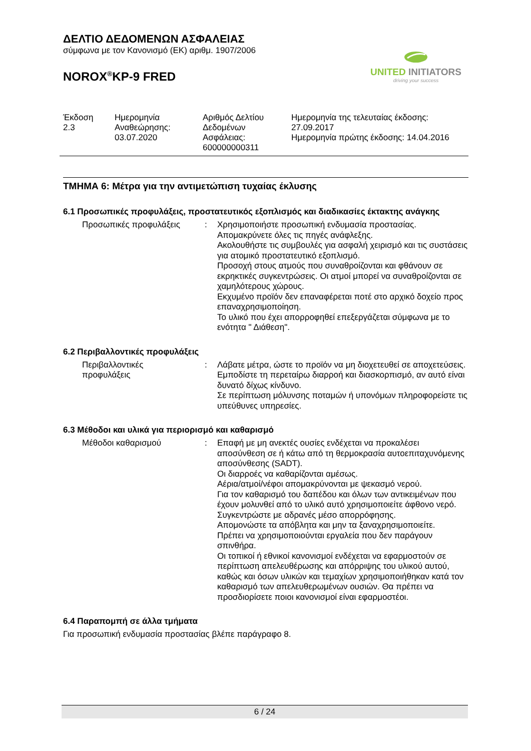ΔΕΛΤΙΟ ΔΕΔΟΜΕΝΩΝ ΑΣΦΑΛΕΙΑΣ
σύμφωνα με τον Κανονισμό (ΕΚ) αριθμ. 1907/2006
NOROX<sup>®</sup>KP-9 FRED
Έκδοση
2.3
Ημερομηνία
Αναθεώρησης:
03.07.2020
Αριθμός Δελτίου
Δεδομένων
Ασφάλειας:
600000000311
Ημερομηνία της τελευταίας έκδοσης:
27.09.2017
Ημερομηνία πρώτης έκδοσης: 14.04.2016
ΤΜΗΜΑ 6: Μέτρα για την αντιμετώπιση τυχαίας έκλυσης
6.1 Προσωπικές προφυλάξεις, προστατευτικός εξοπλισμός και διαδικασίες έκτακτης ανάγκης
Προσωπικές προφυλάξεις : Χρησιμοποιήστε προσωπική ενδυμασία προστασίας.
Απομακρύνετε όλες τις πηγές ανάφλεξης.
Ακολουθήστε τις συμβουλές για ασφαλή χειρισμό και τις συστάσεις για ατομικό προστατευτικό εξοπλισμό.
Προσοχή στους ατμούς που συναθροίζονται και φθάνουν σε εκρηκτικές συγκεντρώσεις. Οι ατμοί μπορεί να συναθροίζονται σε χαμηλότερους χώρους.
Εκχυμένο προϊόν δεν επαναφέρεται ποτέ στο αρχικό δοχείο προς επαναχρησιμοποίηση.
Το υλικό που έχει απορροφηθεί επεξεργάζεται σύμφωνα με το ενότητα " Διάθεση".
6.2 Περιβαλλοντικές προφυλάξεις
Περιβαλλοντικές
προφυλάξεις
: Λάβατε μέτρα, ώστε το προϊόν να μη διοχετευθεί σε αποχετεύσεις.
Εμποδίστε τη περεταίρω διαρροή και διασκορπισμό, αν αυτό είναι δυνατό δίχως κίνδυνο.
Σε περίπτωση μόλυνσης ποταμών ή υπονόμων πληροφορείστε τις υπεύθυνες υπηρεσίες.
6.3 Μέθοδοι και υλικά για περιορισμό και καθαρισμό
Μέθοδοι καθαρισμού : Επαφή με μη ανεκτές ουσίες ενδέχεται να προκαλέσει αποσύνθεση σε ή κάτω από τη θερμοκρασία αυτοεπιταχυνόμενης αποσύνθεσης (SADT).
Οι διαρροές να καθαρίζονται αμέσως.
Αέρια/ατμοί/νέφοι απομακρύνονται με ψεκασμό νερού.
Για τον καθαρισμό του δαπέδου και όλων των αντικειμένων που έχουν μολυνθεί από το υλικό αυτό χρησιμοποιείτε άφθονο νερό.
Συγκεντρώστε με αδρανές μέσο απορρόφησης.
Απομονώστε τα απόβλητα και μην τα ξαναχρησιμοποιείτε.
Πρέπει να χρησιμοποιούνται εργαλεία που δεν παράγουν σπινθήρα.
Οι τοπικοί ή εθνικοί κανονισμοί ενδέχεται να εφαρμοστούν σε περίπτωση απελευθέρωσης και απόρριψης του υλικού αυτού, καθώς και όσων υλικών και τεμαχίων χρησιμοποιήθηκαν κατά τον καθαρισμό των απελευθερωμένων ουσιών. Θα πρέπει να προσδιορίσετε ποιοι κανονισμοί είναι εφαρμοστέοι.
6.4 Παραπομπή σε άλλα τμήματα
Για προσωπική ενδυμασία προστασίας βλέπε παράγραφο 8.
UNITED INITIATORS
driving your success
6 / 24